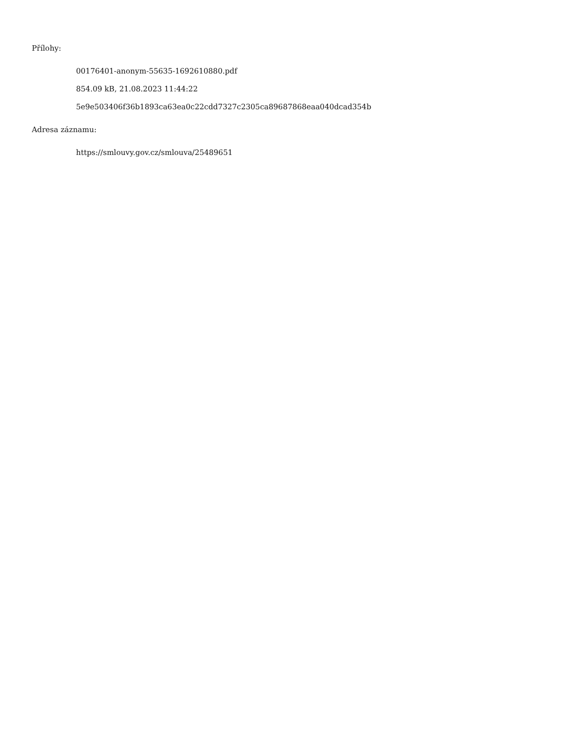Přílohy:
00176401-anonym-55635-1692610880.pdf
854.09 kB, 21.08.2023 11:44:22
5e9e503406f36b1893ca63ea0c22cdd7327c2305ca89687868eaa040dcad354b
Adresa záznamu:
https://smlouvy.gov.cz/smlouva/25489651